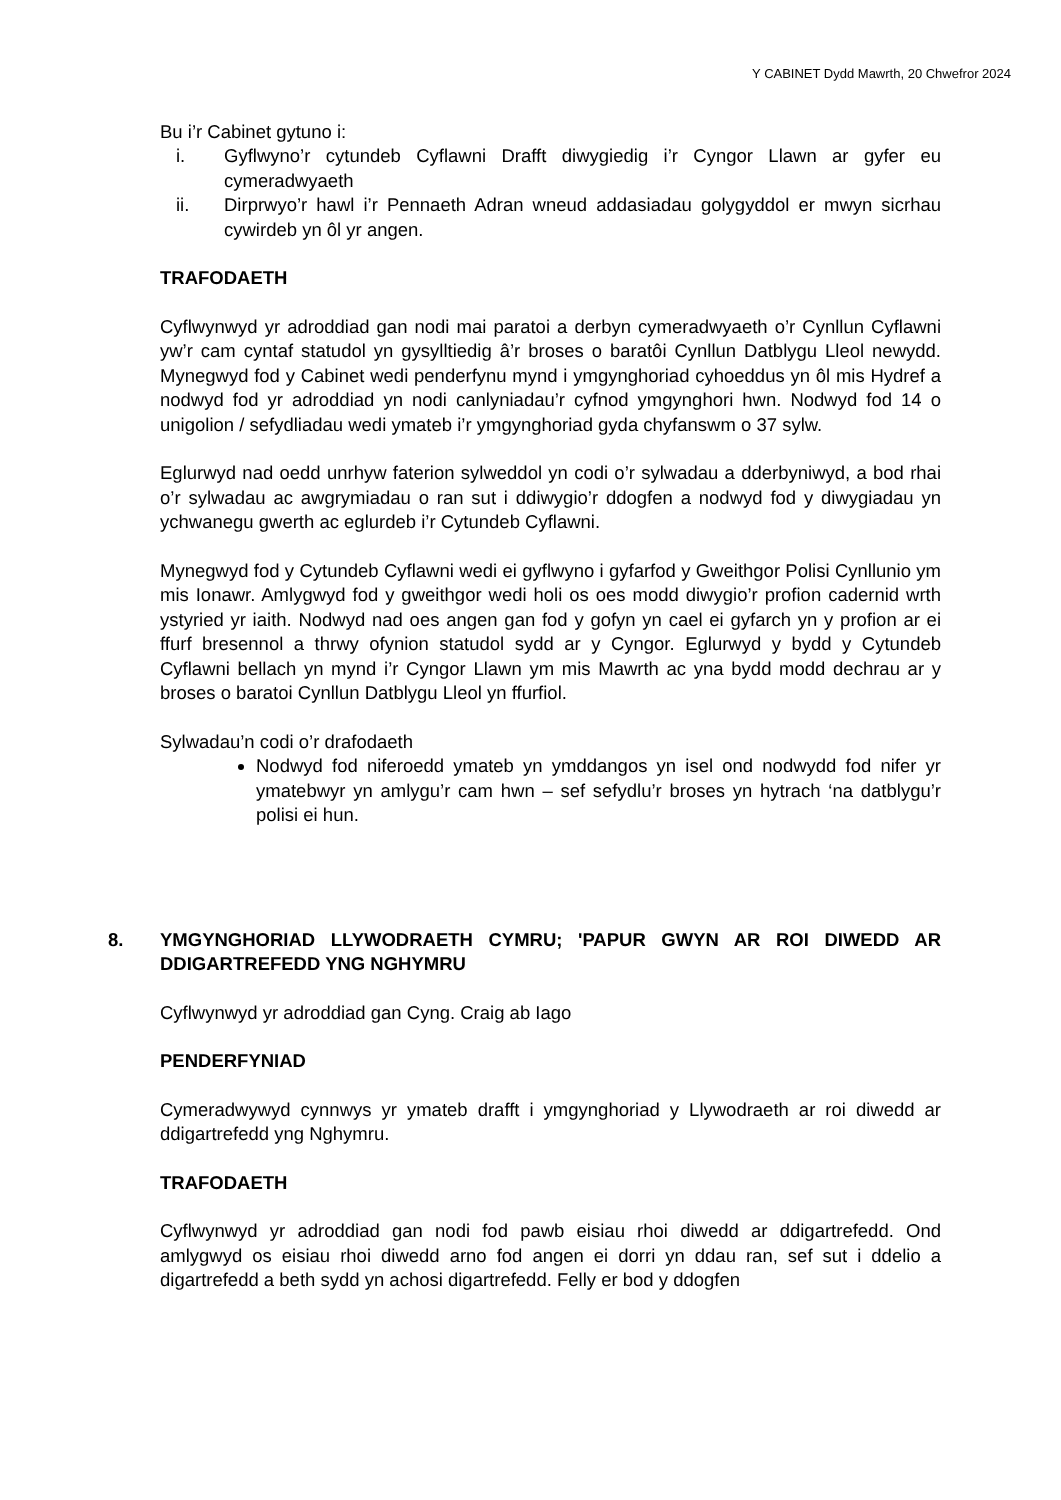Y CABINET Dydd Mawrth, 20 Chwefror 2024
Bu i’r Cabinet gytuno i:
i. Gyflwyno’r cytundeb Cyflawni Drafft diwygiedig i’r Cyngor Llawn ar gyfer eu cymeradwyaeth
ii. Dirprwyo’r hawl i’r Pennaeth Adran wneud addasiadau golygyddol er mwyn sicrhau cywirdeb yn ôl yr angen.
TRAFODAETH
Cyflwynwyd yr adroddiad gan nodi mai paratoi a derbyn cymeradwyaeth o’r Cynllun Cyflawni yw’r cam cyntaf statudol yn gysylltiedig â’r broses o baratôi Cynllun Datblygu Lleol newydd. Mynegwyd fod y Cabinet wedi penderfynu mynd i ymgynghoriad cyhoeddus yn ôl mis Hydref a nodwyd fod yr adroddiad yn nodi canlyniadau’r cyfnod ymgynghori hwn. Nodwyd fod 14 o unigolion / sefydliadau wedi ymateb i’r ymgynghoriad gyda chyfanswm o 37 sylw.
Eglurwyd nad oedd unrhyw faterion sylweddol yn codi o’r sylwadau a dderbyniwyd, a bod rhai o’r sylwadau ac awgrymiadau o ran sut i ddiwygio’r ddogfen a nodwyd fod y diwygiadau yn ychwanegu gwerth ac eglurdeb i’r Cytundeb Cyflawni.
Mynegwyd fod y Cytundeb Cyflawni wedi ei gyflwyno i gyfarfod y Gweithgor Polisi Cynllunio ym mis Ionawr. Amlygwyd fod y gweithgor wedi holi os oes modd diwygio’r profion cadernid wrth ystyried yr iaith. Nodwyd nad oes angen gan fod y gofyn yn cael ei gyfarch yn y profion ar ei ffurf bresennol a thrwy ofynion statudol sydd ar y Cyngor. Eglurwyd y bydd y Cytundeb Cyflawni bellach yn mynd i’r Cyngor Llawn ym mis Mawrth ac yna bydd modd dechrau ar y broses o baratoi Cynllun Datblygu Lleol yn ffurfiol.
Sylwadau’n codi o’r drafodaeth
Nodwyd fod niferoedd ymateb yn ymddangos yn isel ond nodwydd fod nifer yr ymatebwyr yn amlygu’r cam hwn – sef sefydlu’r broses yn hytrach ‘na datblygu’r polisi ei hun.
8. YMGYNGHORIAD LLYWODRAETH CYMRU; 'PAPUR GWYN AR ROI DIWEDD AR DDIGARTREFEDD YNG NGHYMRU
Cyflwynwyd yr adroddiad gan Cyng. Craig ab Iago
PENDERFYNIAD
Cymeradwywyd cynnwys yr ymateb drafft i ymgynghoriad y Llywodraeth ar roi diwedd ar ddigartrefedd yng Nghymru.
TRAFODAETH
Cyflwynwyd yr adroddiad gan nodi fod pawb eisiau rhoi diwedd ar ddigartrefedd. Ond amlygwyd os eisiau rhoi diwedd arno fod angen ei dorri yn ddau ran, sef sut i ddelio a digartrefedd a beth sydd yn achosi digartrefedd. Felly er bod y ddogfen